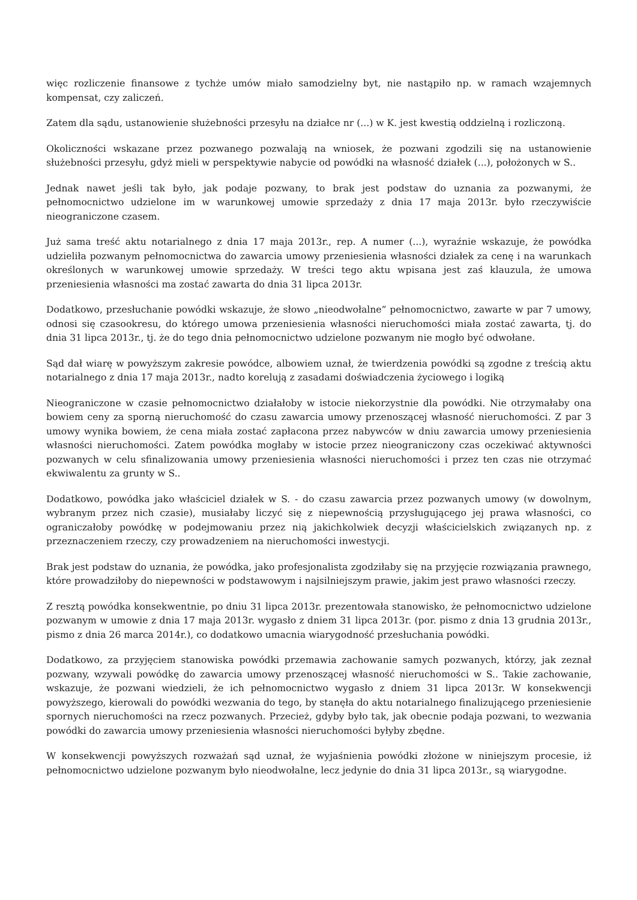więc rozliczenie finansowe z tychże umów miało samodzielny byt, nie nastąpiło np. w ramach wzajemnych kompensat, czy zaliczeń.
Zatem dla sądu, ustanowienie służebności przesyłu na działce nr (...) w K. jest kwestią oddzielną i rozliczoną.
Okoliczności wskazane przez pozwanego pozwalają na wniosek, że pozwani zgodzili się na ustanowienie służebności przesyłu, gdyż mieli w perspektywie nabycie od powódki na własność działek (...), położonych w S..
Jednak nawet jeśli tak było, jak podaje pozwany, to brak jest podstaw do uznania za pozwanymi, że pełnomocnictwo udzielone im w warunkowej umowie sprzedaży z dnia 17 maja 2013r. było rzeczywiście nieograniczone czasem.
Już sama treść aktu notarialnego z dnia 17 maja 2013r., rep. A numer (...), wyraźnie wskazuje, że powódka udzieliła pozwanym pełnomocnictwa do zawarcia umowy przeniesienia własności działek za cenę i na warunkach określonych w warunkowej umowie sprzedaży. W treści tego aktu wpisana jest zaś klauzula, że umowa przeniesienia własności ma zostać zawarta do dnia 31 lipca 2013r.
Dodatkowo, przesłuchanie powódki wskazuje, że słowo „nieodwołalne” pełnomocnictwo, zawarte w par 7 umowy, odnosi się czasookresu, do którego umowa przeniesienia własności nieruchomości miała zostać zawarta, tj. do dnia 31 lipca 2013r., tj. że do tego dnia pełnomocnictwo udzielone pozwanym nie mogło być odwołane.
Sąd dał wiarę w powyższym zakresie powódce, albowiem uznał, że twierdzenia powódki są zgodne z treścią aktu notarialnego z dnia 17 maja 2013r., nadto korelują z zasadami doświadczenia życiowego i logiką
Nieograniczone w czasie pełnomocnictwo działałoby w istocie niekorzystnie dla powódki. Nie otrzymałaby ona bowiem ceny za sporną nieruchomość do czasu zawarcia umowy przenoszącej własność nieruchomości. Z par 3 umowy wynika bowiem, że cena miała zostać zapłacona przez nabywców w dniu zawarcia umowy przeniesienia własności nieruchomości. Zatem powódka mogłaby w istocie przez nieograniczony czas oczekiwać aktywności pozwanych w celu sfinalizowania umowy przeniesienia własności nieruchomości i przez ten czas nie otrzymać ekwiwalentu za grunty w S..
Dodatkowo, powódka jako właściciel działek w S. - do czasu zawarcia przez pozwanych umowy (w dowolnym, wybranym przez nich czasie), musiałaby liczyć się z niepewnością przysługującego jej prawa własności, co ograniczałoby powódkę w podejmowaniu przez nią jakichkolwiek decyzji właścicielskich związanych np. z przeznaczeniem rzeczy, czy prowadzeniem na nieruchomości inwestycji.
Brak jest podstaw do uznania, że powódka, jako profesjonalista zgodziłaby się na przyjęcie rozwiązania prawnego, które prowadziłoby do niepewności w podstawowym i najsilniejszym prawie, jakim jest prawo własności rzeczy.
Z resztą powódka konsekwentnie, po dniu 31 lipca 2013r. prezentowała stanowisko, że pełnomocnictwo udzielone pozwanym w umowie z dnia 17 maja 2013r. wygasło z dniem 31 lipca 2013r. (por. pismo z dnia 13 grudnia 2013r., pismo z dnia 26 marca 2014r.), co dodatkowo umacnia wiarygodność przesłuchania powódki.
Dodatkowo, za przyjęciem stanowiska powódki przemawia zachowanie samych pozwanych, którzy, jak zeznał pozwany, wzywali powódkę do zawarcia umowy przenoszącej własność nieruchomości w S.. Takie zachowanie, wskazuje, że pozwani wiedzieli, że ich pełnomocnictwo wygasło z dniem 31 lipca 2013r. W konsekwencji powyższego, kierowali do powódki wezwania do tego, by stanęła do aktu notarialnego finalizującego przeniesienie spornych nieruchomości na rzecz pozwanych. Przecież, gdyby było tak, jak obecnie podaja pozwani, to wezwania powódki do zawarcia umowy przeniesienia własności nieruchomości byłyby zbędne.
W konsekwencji powyższych rozważań sąd uznał, że wyjaśnienia powódki złożone w niniejszym procesie, iż pełnomocnictwo udzielone pozwanym było nieodwołalne, lecz jedynie do dnia 31 lipca 2013r., są wiarygodne.